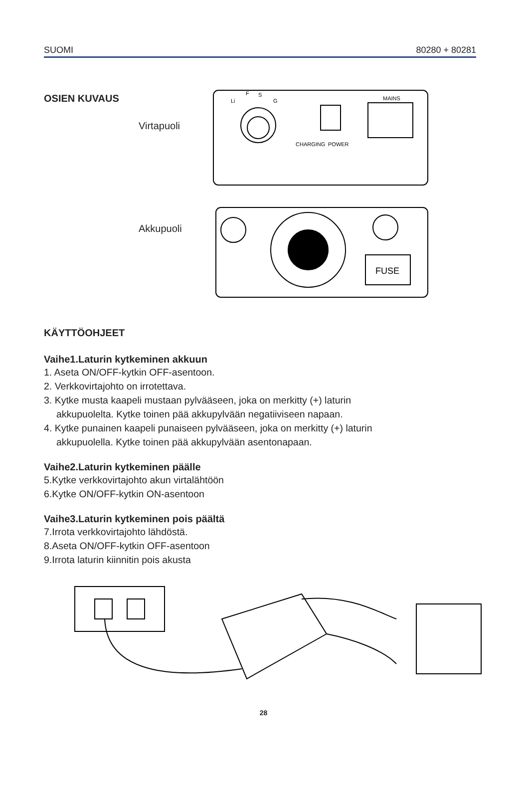SUOMI 80280 + 80281
OSIEN KUVAUS
Virtapuoli
Akkupuoli
Li
F
S
G
MAINS
CHARGING
POWER
FUSE
KÄYTTÖOHJEET
Vaihe1.Laturin kytkeminen akkuun
1. Aseta ON/OFF-kytkin OFF-asentoon.
2. Verkkovirtajohto on irrotettava.
3. Kytke musta kaapeli mustaan pylvääseen, joka on merkitty (+) laturin
akkupuolelta. Kytke toinen pää akkupylvään negatiiviseen napaan.
4. Kytke punainen kaapeli punaiseen pylvääseen, joka on merkitty (+) laturin
akkupuolella. Kytke toinen pää akkupylvään asentonapaan.
Vaihe2.Laturin kytkeminen päälle
5.Kytke verkkovirtajohto akun virtalähtöön
6.Kytke ON/OFF-kytkin ON-asentoon
Vaihe3.Laturin kytkeminen pois päältä
7.Irrota verkkovirtajohto lähdöstä.
8.Aseta ON/OFF-kytkin OFF-asentoon
9.Irrota laturin kiinnitin pois akusta
28